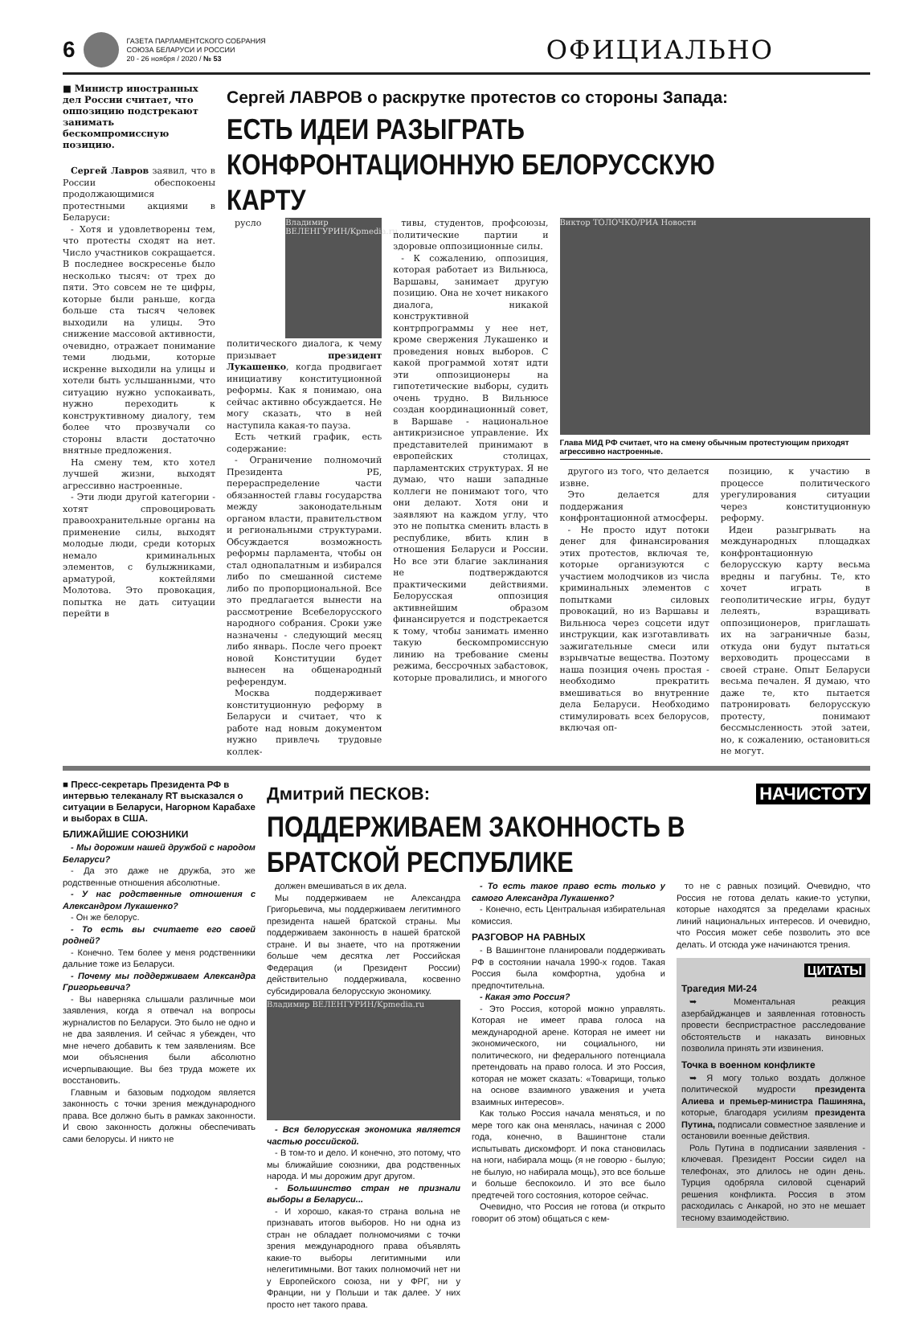6
ГАЗЕТА ПАРЛАМЕНТСКОГО СОБРАНИЯ
СОЮЗА БЕЛАРУСИ И РОССИИ
20 - 26 ноября / 2020 / № 53
ОФИЦИАЛЬНО
■ Министр иностранных дел России считает, что оппозицию подстрекают занимать бескомпромиссную позицию.
Сергей Лавров заявил, что в России обеспокоены продолжающимися протестными акциями в Беларуси:
- Хотя и удовлетворены тем, что протесты сходят на нет. Число участников сокращается. В последнее воскресенье было несколько тысяч: от трех до пяти. Это совсем не те цифры, которые были раньше, когда больше ста тысяч человек выходили на улицы. Это снижение массовой активности, очевидно, отражает понимание теми людьми, которые искренне выходили на улицы и хотели быть услышанными, что ситуацию нужно успокаивать, нужно переходить к конструктивному диалогу, тем более что прозвучали со стороны власти достаточно внятные предложения.
На смену тем, кто хотел лучшей жизни, выходят агрессивно настроенные.
- Эти люди другой категории - хотят спровоцировать правоохранительные органы на применение силы, выходят молодые люди, среди которых немало криминальных элементов, с булыжниками, арматурой, коктейлями Молотова. Это провокация, попытка не дать ситуации перейти в
Сергей ЛАВРОВ о раскрутке протестов со стороны Запада:
ЕСТЬ ИДЕИ РАЗЫГРАТЬ КОНФРОНТАЦИОННУЮ БЕЛОРУССКУЮ КАРТУ
Владимир ВЕЛЕНГУРИН/Kpmedia.ru
русло политического диалога, к чему призывает президент Лукашенко, когда продвигает инициативу конституционной реформы. Как я понимаю, она сейчас активно обсуждается. Не могу сказать, что в ней наступила какая-то пауза.
Есть четкий график, есть содержание:
- Ограничение полномочий Президента РБ, перераспределение части обязанностей главы государства между законодательным органом власти, правительством и региональными структурами. Обсуждается возможность реформы парламента, чтобы он стал однопалатным и избирался либо по смешанной системе либо по пропорциональной. Все это предлагается вынести на рассмотрение Всебелорусского народного собрания. Сроки уже назначены - следующий месяц либо январь. После чего проект новой Конституции будет вынесен на общенародный референдум.
Москва поддерживает конституционную реформу в Беларуси и считает, что к работе над новым документом нужно привлечь трудовые коллек-
тивы, студентов, профсоюзы, политические партии и здоровые оппозиционные силы.
- К сожалению, оппозиция, которая работает из Вильнюса, Варшавы, занимает другую позицию. Она не хочет никакого диалога, никакой конструктивной контрпрограммы у нее нет, кроме свержения Лукашенко и проведения новых выборов. С какой программой хотят идти эти оппозиционеры на гипотетические выборы, судить очень трудно. В Вильнюсе создан координационный совет, в Варшаве - национальное антикризисное управление. Их представителей принимают в европейских столицах, парламентских структурах. Я не думаю, что наши западные коллеги не понимают того, что они делают. Хотя они и заявляют на каждом углу, что это не попытка сменить власть в республике, вбить клин в отношения Беларуси и России. Но все эти благие заклинания не подтверждаются практическими действиями. Белорусская оппозиция активнейшим образом финансируется и подстрекается к тому, чтобы занимать именно такую бескомпромиссную линию на требование смены режима, бессрочных забастовок, которые провалились, и многого
Виктор ТОЛОЧКО/РИА Новости
Глава МИД РФ считает, что на смену обычным протестующим приходят агрессивно настроенные.
другого из того, что делается извне.
Это делается для поддержания конфронтационной атмосферы.
- Не просто идут потоки денег для финансирования этих протестов, включая те, которые организуются с участием молодчиков из числа криминальных элементов с попытками силовых провокаций, но из Варшавы и Вильнюса через соцсети идут инструкции, как изготавливать зажигательные смеси или взрывчатые вещества. Поэтому наша позиция очень простая - необходимо прекратить вмешиваться во внутренние дела Беларуси. Необходимо стимулировать всех белорусов, включая оп-
позицию, к участию в процессе политического урегулирования ситуации через конституционную реформу.
Идеи разыгрывать на международных площадках конфронтационную белорусскую карту весьма вредны и пагубны. Те, кто хочет играть в геополитические игры, будут лелеять, взращивать оппозиционеров, приглашать их на заграничные базы, откуда они будут пытаться верховодить процессами в своей стране. Опыт Беларуси весьма печален. Я думаю, что даже те, кто пытается патронировать белорусскую протесту, понимают бессмысленность этой затеи, но, к сожалению, остановиться не могут.
■ Пресс-секретарь Президента РФ в интервью телеканалу RT высказался о ситуации в Беларуси, Нагорном Карабахе и выборах в США.
БЛИЖАЙШИЕ СОЮЗНИКИ
- Мы дорожим нашей дружбой с народом Беларуси?
- Да это даже не дружба, это же родственные отношения абсолютные.
- У нас родственные отношения с Александром Лукашенко?
- Он же белорус.
- То есть вы считаете его своей родней?
- Конечно. Тем более у меня родственники дальние тоже из Беларуси.
- Почему мы поддерживаем Александра Григорьевича?
- Вы наверняка слышали различные мои заявления, когда я отвечал на вопросы журналистов по Беларуси. Это было не одно и не два заявления. И сейчас я убежден, что мне нечего добавить к тем заявлениям. Все мои объяснения были абсолютно исчерпывающие. Вы без труда можете их восстановить.
Главным и базовым подходом является законность с точки зрения международного права. Все должно быть в рамках законности. И свою законность должны обеспечивать сами белорусы. И никто не
Дмитрий ПЕСКОВ: НАЧИСТОТУ
ПОДДЕРЖИВАЕМ ЗАКОННОСТЬ В БРАТСКОЙ РЕСПУБЛИКЕ
должен вмешиваться в их дела.
Мы поддерживаем не Александра Григорьевича, мы поддерживаем легитимного президента нашей братской страны. Мы поддерживаем законность в нашей братской стране. И вы знаете, что на протяжении больше чем десятка лет Российская Федерация (и Президент России) действительно поддерживала, косвенно субсидировала белорусскую экономику.
Владимир ВЕЛЕНГУРИН/Kpmedia.ru
- Вся белорусская экономика является частью российской.
- В том-то и дело. И конечно, это потому, что мы ближайшие союзники, два родственных народа. И мы дорожим друг другом.
- Большинство стран не признали выборы в Беларуси...
- И хорошо, какая-то страна вольна не признавать итогов выборов. Но ни одна из стран не обладает полномочиями с точки зрения международного права объявлять какие-то выборы легитимными или нелегитимными. Вот таких полномочий нет ни у Европейского союза, ни у ФРГ, ни у Франции, ни у Польши и так далее. У них просто нет такого права.
- То есть такое право есть только у самого Александра Лукашенко?
- Конечно, есть Центральная избирательная комиссия.
РАЗГОВОР НА РАВНЫХ
- В Вашингтоне планировали поддерживать РФ в состоянии начала 1990-х годов. Такая Россия была комфортна, удобна и предпочтительна.
- Какая это Россия?
- Это Россия, которой можно управлять. Которая не имеет права голоса на международной арене. Которая не имеет ни экономического, ни социального, ни политического, ни федерального потенциала претендовать на право голоса. И это Россия, которая не может сказать: «Товарищи, только на основе взаимного уважения и учета взаимных интересов».
Как только Россия начала меняться, и по мере того как она менялась, начиная с 2000 года, конечно, в Вашингтоне стали испытывать дискомфорт. И пока становилась на ноги, набирала мощь (я не говорю - былую; не былую, но набирала мощь), это все больше и больше беспокоило. И это все было предтечей того состояния, которое сейчас.
Очевидно, что Россия не готова (и открыто говорит об этом) общаться с кем-
то не с равных позиций. Очевидно, что Россия не готова делать какие-то уступки, которые находятся за пределами красных линий национальных интересов. И очевидно, что Россия может себе позволить это все делать. И отсюда уже начинаются трения.
ЦИТАТЫ
Трагедия МИ-24
➥ Моментальная реакция азербайджанцев и заявленная готовность провести беспристрастное расследование обстоятельств и наказать виновных позволила принять эти извинения.
Точка в военном конфликте
➥ Я могу только воздать должное политической мудрости президента Алиева и премьер-министра Пашиняна, которые, благодаря усилиям президента Путина, подписали совместное заявление и остановили военные действия.
Роль Путина в подписании заявления - ключевая. Президент России сидел на телефонах, это длилось не один день. Турция одобряла силовой сценарий решения конфликта. Россия в этом расходилась с Анкарой, но это не мешает тесному взаимодействию.